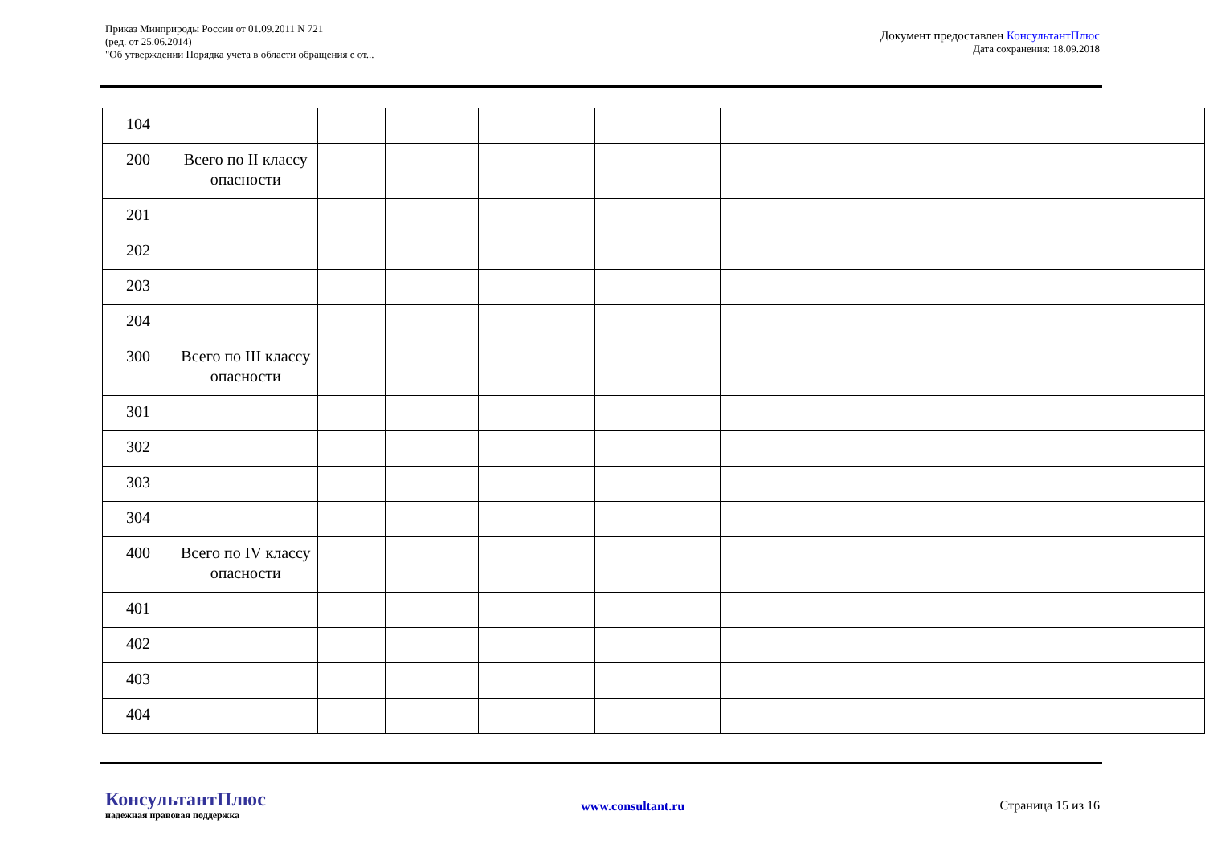Приказ Минприроды России от 01.09.2011 N 721
(ред. от 25.06.2014)
"Об утверждении Порядка учета в области обращения с от...
Документ предоставлен КонсультантПлюс
Дата сохранения: 18.09.2018
| 104 | | | | | | | | |
| 200 | Всего по II классу опасности | | | | | | | |
| 201 | | | | | | | | |
| 202 | | | | | | | | |
| 203 | | | | | | | | |
| 204 | | | | | | | | |
| 300 | Всего по III классу опасности | | | | | | | |
| 301 | | | | | | | | |
| 302 | | | | | | | | |
| 303 | | | | | | | | |
| 304 | | | | | | | | |
| 400 | Всего по IV классу опасности | | | | | | | |
| 401 | | | | | | | | |
| 402 | | | | | | | | |
| 403 | | | | | | | | |
| 404 | | | | | | | | |
КонсультантПлюс
надежная правовая поддержка
www.consultant.ru Страница 15 из 16